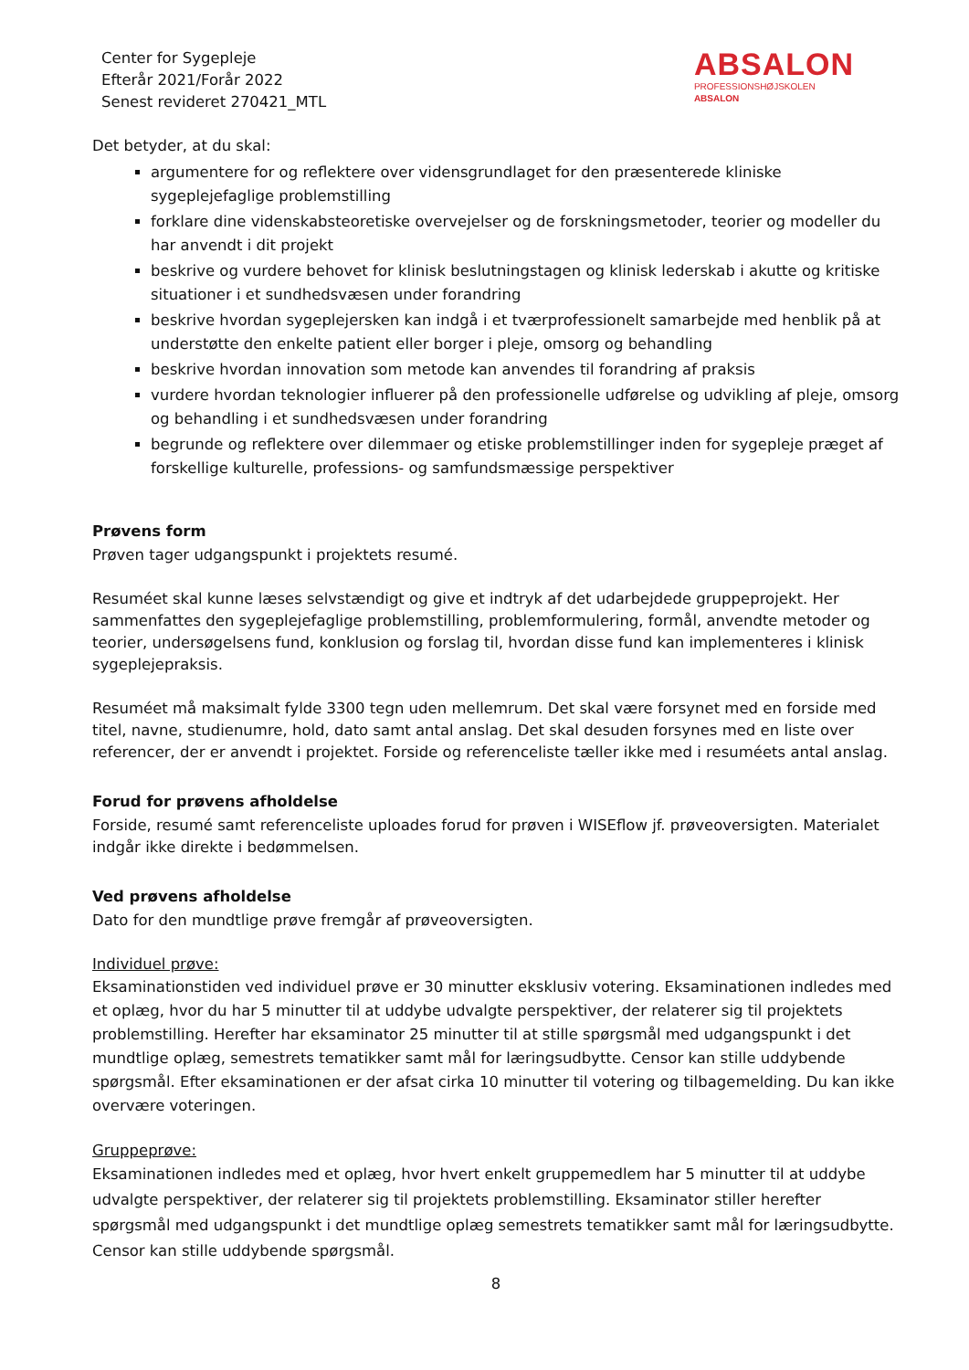Center for Sygepleje
Efterår 2021/Forår 2022
Senest revideret 270421_MTL
ABSALON
PROFESSIONSHØJSKOLEN
ABSALON
Det betyder, at du skal:
argumentere for og reflektere over vidensgrundlaget for den præsenterede kliniske sygeplejefaglige problemstilling
forklare dine videnskabsteoretiske overvejelser og de forskningsmetoder, teorier og modeller du har anvendt i dit projekt
beskrive og vurdere behovet for klinisk beslutningstagen og klinisk lederskab i akutte og kritiske situationer i et sundhedsvæsen under forandring
beskrive hvordan sygeplejersken kan indgå i et tværprofessionelt samarbejde med henblik på at understøtte den enkelte patient eller borger i pleje, omsorg og behandling
beskrive hvordan innovation som metode kan anvendes til forandring af praksis
vurdere hvordan teknologier influerer på den professionelle udførelse og udvikling af pleje, omsorg og behandling i et sundhedsvæsen under forandring
begrunde og reflektere over dilemmaer og etiske problemstillinger inden for sygepleje præget af forskellige kulturelle, professions- og samfundsmæssige perspektiver
Prøvens form
Prøven tager udgangspunkt i projektets resumé.
Resuméet skal kunne læses selvstændigt og give et indtryk af det udarbejdede gruppeprojekt. Her sammenfattes den sygeplejefaglige problemstilling, problemformulering, formål, anvendte metoder og teorier, undersøgelsens fund, konklusion og forslag til, hvordan disse fund kan implementeres i klinisk sygeplejepraksis.
Resuméet må maksimalt fylde 3300 tegn uden mellemrum. Det skal være forsynet med en forside med titel, navne, studienumre, hold, dato samt antal anslag. Det skal desuden forsynes med en liste over referencer, der er anvendt i projektet. Forside og referenceliste tæller ikke med i resuméets antal anslag.
Forud for prøvens afholdelse
Forside, resumé samt referenceliste uploades forud for prøven i WISEflow jf. prøveoversigten. Materialet indgår ikke direkte i bedømmelsen.
Ved prøvens afholdelse
Dato for den mundtlige prøve fremgår af prøveoversigten.
Individuel prøve:
Eksaminationstiden ved individuel prøve er 30 minutter eksklusiv votering. Eksaminationen indledes med et oplæg, hvor du har 5 minutter til at uddybe udvalgte perspektiver, der relaterer sig til projektets problemstilling. Herefter har eksaminator 25 minutter til at stille spørgsmål med udgangspunkt i det mundtlige oplæg, semestrets tematikker samt mål for læringsudbytte. Censor kan stille uddybende spørgsmål. Efter eksaminationen er der afsat cirka 10 minutter til votering og tilbagemelding. Du kan ikke overvære voteringen.
Gruppeprøve:
Eksaminationen indledes med et oplæg, hvor hvert enkelt gruppemedlem har 5 minutter til at uddybe udvalgte perspektiver, der relaterer sig til projektets problemstilling. Eksaminator stiller herefter spørgsmål med udgangspunkt i det mundtlige oplæg semestrets tematikker samt mål for læringsudbytte. Censor kan stille uddybende spørgsmål.
8